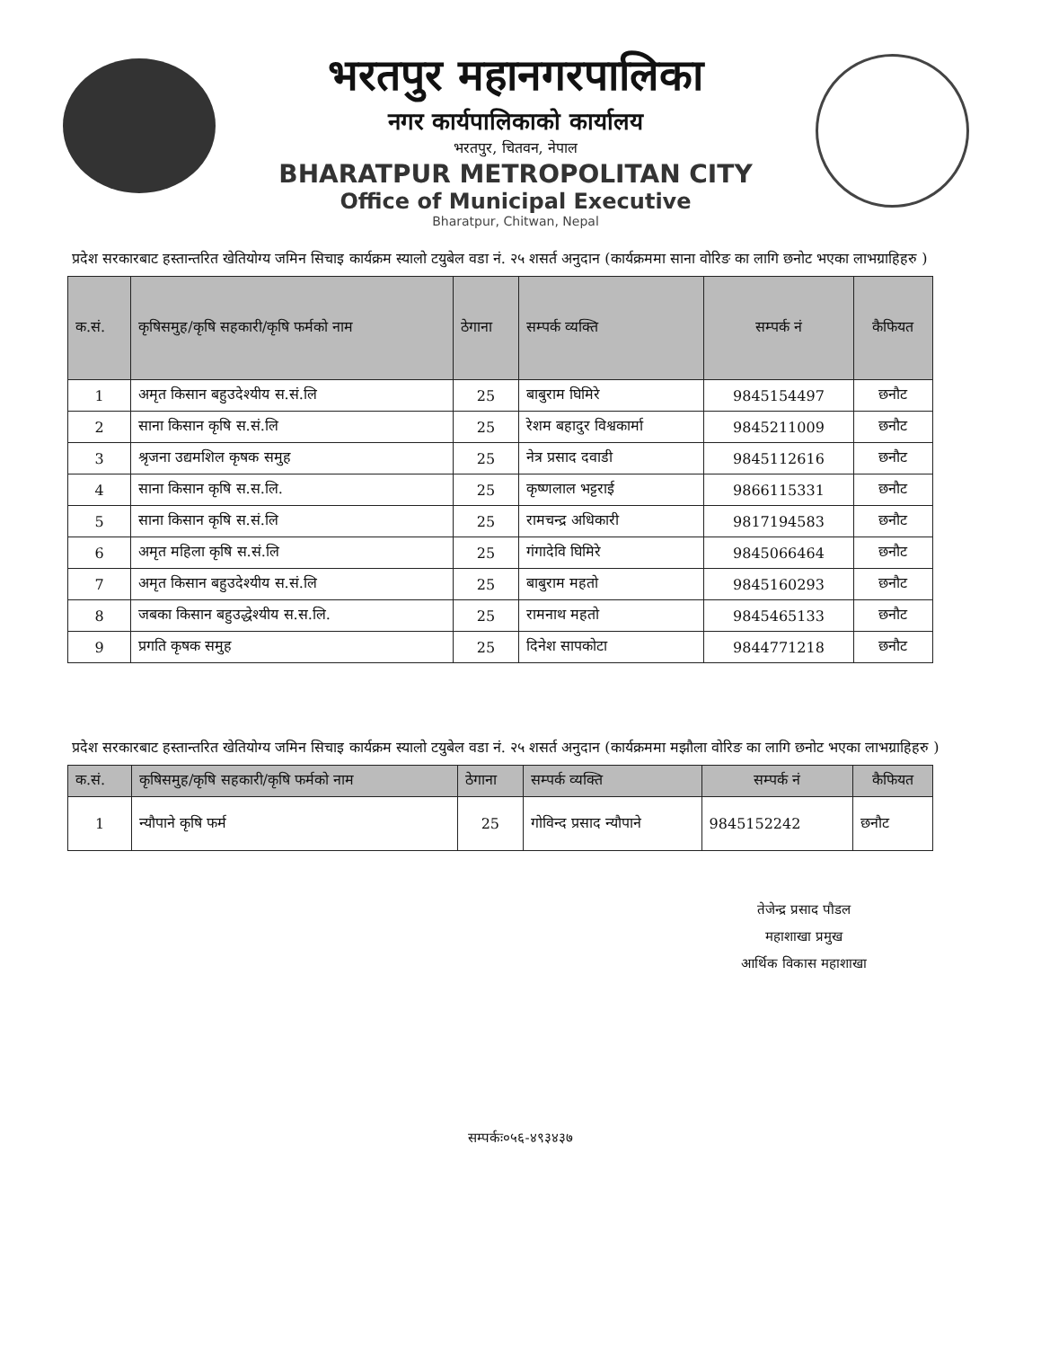भरतपुर महानगरपालिका
नगर कार्यपालिकाको कार्यालय
भरतपुर, चितवन, नेपाल
BHARATPUR METROPOLITAN CITY
Office of Municipal Executive
Bharatpur, Chitwan, Nepal
प्रदेश सरकारबाट हस्तान्तरित खेतियोग्य जमिन सिचाइ कार्यक्रम स्यालो टयुबेल वडा नं. २५ शसर्त अनुदान (कार्यक्रममा साना वोरिङ का लागि छनोट भएका लाभग्राहिहरु )
| क.सं. | कृषिसमुह/कृषि सहकारी/कृषि फर्मको नाम | ठेगाना | सम्पर्क व्यक्ति | सम्पर्क नं | कैफियत |
| --- | --- | --- | --- | --- | --- |
| 1 | अमृत किसान बहुउदेश्यीय स.सं.लि | 25 | बाबुराम घिमिरे | 9845154497 | छनौट |
| 2 | साना किसान कृषि स.सं.लि | 25 | रेशम बहादुर विश्वकार्मा | 9845211009 | छनौट |
| 3 | श्रृजना उद्यमशिल कृषक समुह | 25 | नेत्र प्रसाद दवाडी | 9845112616 | छनौट |
| 4 | साना किसान कृषि स.स.लि. | 25 | कृष्णलाल भट्टराई | 9866115331 | छनौट |
| 5 | साना किसान कृषि स.सं.लि | 25 | रामचन्द्र अधिकारी | 9817194583 | छनौट |
| 6 | अमृत महिला कृषि स.सं.लि | 25 | गंगादेवि घिमिरे | 9845066464 | छनौट |
| 7 | अमृत किसान बहुउदेश्यीय स.सं.लि | 25 | बाबुराम महतो | 9845160293 | छनौट |
| 8 | जबका किसान बहुउद्धेश्यीय स.स.लि. | 25 | रामनाथ महतो | 9845465133 | छनौट |
| 9 | प्रगति कृषक समुह | 25 | दिनेश सापकोटा | 9844771218 | छनौट |
प्रदेश सरकारबाट हस्तान्तरित खेतियोग्य जमिन सिचाइ कार्यक्रम स्यालो टयुबेल वडा नं. २५ शसर्त अनुदान (कार्यक्रममा मझौला वोरिङ का लागि छनोट भएका लाभग्राहिहरु )
| क.सं. | कृषिसमुह/कृषि सहकारी/कृषि फर्मको नाम | ठेगाना | सम्पर्क व्यक्ति | सम्पर्क नं | कैफियत |
| --- | --- | --- | --- | --- | --- |
| 1 | न्यौपाने कृषि फर्म | 25 | गोविन्द प्रसाद न्यौपाने | 9845152242 | छनौट |
तेजेन्द्र प्रसाद पौडल
महाशाखा प्रमुख
आर्थिक विकास महाशाखा
सम्पर्कः०५६-४९३४३७